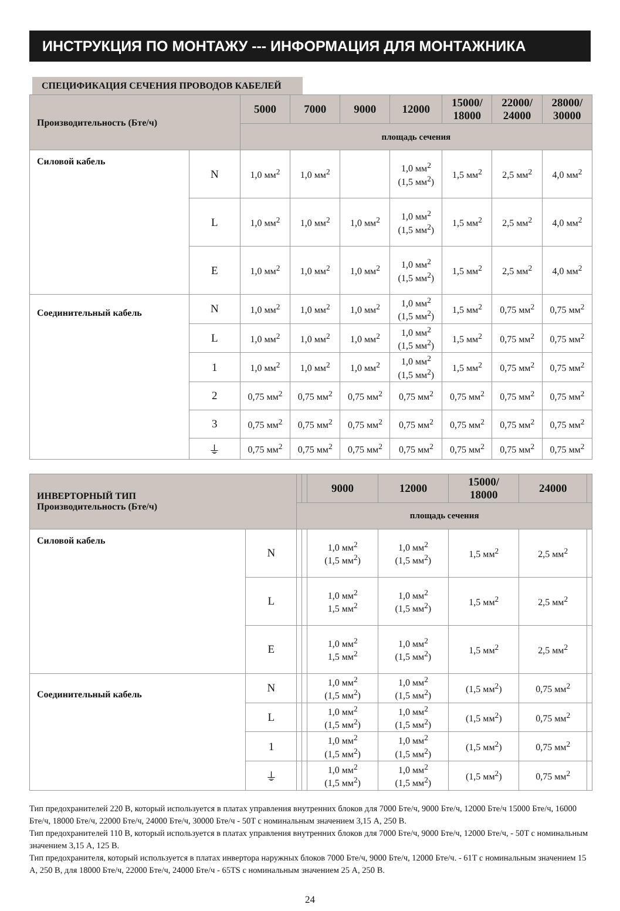ИНСТРУКЦИЯ ПО МОНТАЖУ --- ИНФОРМАЦИЯ ДЛЯ МОНТАЖНИКА
СПЕЦИФИКАЦИЯ СЕЧЕНИЯ ПРОВОДОВ КАБЕЛЕЙ
| Производительность (Бте/ч) | | 5000 | 7000 | 9000 | 12000 | 15000/ 18000 | 22000/ 24000 | 28000/ 30000 |
| --- | --- | --- | --- | --- | --- | --- | --- | --- |
| | | площадь сечения | | | | | | |
| Силовой кабель | N | 1,0 мм<sup>2</sup> | 1,0 мм<sup>2</sup> | | 1,0 мм<sup>2</sup> (1,5 мм<sup>2</sup>) | 1,5 мм<sup>2</sup> | 2,5 мм<sup>2</sup> | 4,0 мм<sup>2</sup> |
| | L | 1,0 мм<sup>2</sup> | 1,0 мм<sup>2</sup> | 1,0 мм<sup>2</sup> | 1,0 мм<sup>2</sup> (1,5 мм<sup>2</sup>) | 1,5 мм<sup>2</sup> | 2,5 мм<sup>2</sup> | 4,0 мм<sup>2</sup> |
| | E | 1,0 мм<sup>2</sup> | 1,0 мм<sup>2</sup> | 1,0 мм<sup>2</sup> | 1,0 мм<sup>2</sup> (1,5 мм<sup>2</sup>) | 1,5 мм<sup>2</sup> | 2,5 мм<sup>2</sup> | 4,0 мм<sup>2</sup> |
| Соединительный кабель | N | 1,0 мм<sup>2</sup> | 1,0 мм<sup>2</sup> | 1,0 мм<sup>2</sup> | 1,0 мм<sup>2</sup> (1,5 мм<sup>2</sup>) | 1,5 мм<sup>2</sup> | 0,75 мм<sup>2</sup> | 0,75 мм<sup>2</sup> |
| | L | 1,0 мм<sup>2</sup> | 1,0 мм<sup>2</sup> | 1,0 мм<sup>2</sup> | 1,0 мм<sup>2</sup> (1,5 мм<sup>2</sup>) | 1,5 мм<sup>2</sup> | 0,75 мм<sup>2</sup> | 0,75 мм<sup>2</sup> |
| | 1 | 1,0 мм<sup>2</sup> | 1,0 мм<sup>2</sup> | 1,0 мм<sup>2</sup> | 1,0 мм<sup>2</sup> (1,5 мм<sup>2</sup>) | 1,5 мм<sup>2</sup> | 0,75 мм<sup>2</sup> | 0,75 мм<sup>2</sup> |
| | 2 | 0,75 мм<sup>2</sup> | 0,75 мм<sup>2</sup> | 0,75 мм<sup>2</sup> | 0,75 мм<sup>2</sup> | 0,75 мм<sup>2</sup> | 0,75 мм<sup>2</sup> | 0,75 мм<sup>2</sup> |
| | 3 | 0,75 мм<sup>2</sup> | 0,75 мм<sup>2</sup> | 0,75 мм<sup>2</sup> | 0,75 мм<sup>2</sup> | 0,75 мм<sup>2</sup> | 0,75 мм<sup>2</sup> | 0,75 мм<sup>2</sup> |
| | ⏚ | 0,75 мм<sup>2</sup> | 0,75 мм<sup>2</sup> | 0,75 мм<sup>2</sup> | 0,75 мм<sup>2</sup> | 0,75 мм<sup>2</sup> | 0,75 мм<sup>2</sup> | 0,75 мм<sup>2</sup> |
| ИНВЕРТОРНЫЙ ТИП Производительность (Бте/ч) | | | | 9000 | 12000 | 15000/ 18000 | 24000 | |
| --- | --- | --- | --- | --- | --- | --- | --- | --- |
| | | площадь сечения | | | | | | |
| Силовой кабель | N | | | 1,0 мм<sup>2</sup> (1,5 мм<sup>2</sup>) | 1,0 мм<sup>2</sup> (1,5 мм<sup>2</sup>) | 1,5 мм<sup>2</sup> | 2,5 мм<sup>2</sup> | |
| | L | | | 1,0 мм<sup>2</sup> 1,5 мм<sup>2</sup> | 1,0 мм<sup>2</sup> (1,5 мм<sup>2</sup>) | 1,5 мм<sup>2</sup> | 2,5 мм<sup>2</sup> | |
| | E | | | 1,0 мм<sup>2</sup> 1,5 мм<sup>2</sup> | 1,0 мм<sup>2</sup> (1,5 мм<sup>2</sup>) | 1,5 мм<sup>2</sup> | 2,5 мм<sup>2</sup> | |
| Соединительный кабель | N | | | 1,0 мм<sup>2</sup> (1,5 мм<sup>2</sup>) | 1,0 мм<sup>2</sup> (1,5 мм<sup>2</sup>) | (1,5 мм<sup>2</sup>) | 0,75 мм<sup>2</sup> | |
| | L | | | 1,0 мм<sup>2</sup> (1,5 мм<sup>2</sup>) | 1,0 мм<sup>2</sup> (1,5 мм<sup>2</sup>) | (1,5 мм<sup>2</sup>) | 0,75 мм<sup>2</sup> | |
| | 1 | | | 1,0 мм<sup>2</sup> (1,5 мм<sup>2</sup>) | 1,0 мм<sup>2</sup> (1,5 мм<sup>2</sup>) | (1,5 мм<sup>2</sup>) | 0,75 мм<sup>2</sup> | |
| | ⏚ | | | 1,0 мм<sup>2</sup> (1,5 мм<sup>2</sup>) | 1,0 мм<sup>2</sup> (1,5 мм<sup>2</sup>) | (1,5 мм<sup>2</sup>) | 0,75 мм<sup>2</sup> | |
Тип предохранителей 220 В, который используется в платах управления внутренних блоков для 7000 Бте/ч, 9000 Бте/ч, 12000 Бте/ч 15000 Бте/ч, 16000 Бте/ч, 18000 Бте/ч, 22000 Бте/ч, 24000 Бте/ч, 30000 Бте/ч - 50T с номинальным значением 3,15 А, 250 В.
Тип предохранителей 110 В, который используется в платах управления внутренних блоков для 7000 Бте/ч, 9000 Бте/ч, 12000 Бте/ч, - 50T с номинальным значением 3,15 А, 125 В.
Тип предохранителя, который используется в платах инвертора наружных блоков 7000 Бте/ч, 9000 Бте/ч, 12000 Бте/ч. - 61T с номинальным значением 15 А, 250 В, для 18000 Бте/ч, 22000 Бте/ч, 24000 Бте/ч - 65TS с номинальным значением 25 А, 250 В.
24